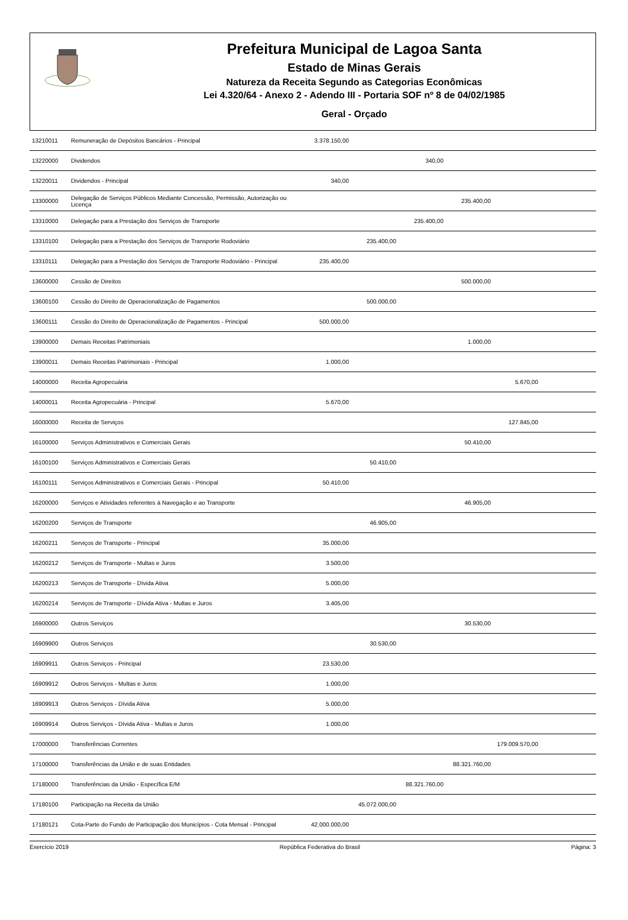Prefeitura Municipal de Lagoa Santa
Estado de Minas Gerais
Natureza da Receita Segundo as Categorias Econômicas
Lei 4.320/64 - Anexo 2 - Adendo III - Portaria SOF nº 8 de 04/02/1985
Geral - Orçado
| 13210011 | Remuneração de Depósitos Bancários - Principal | 3.378.150,00 | | | | | |
| 13220000 | Dividendos | | | 340,00 | | | |
| 13220011 | Dividendos - Principal | 340,00 | | | | | |
| 13300000 | Delegação de Serviços Públicos Mediante Concessão, Permissão, Autorização ou Licença | | | | 235.400,00 | | |
| 13310000 | Delegação para a Prestação dos Serviços de Transporte | | | 235.400,00 | | | |
| 13310100 | Delegação para a Prestação dos Serviços de Transporte Rodoviário | | 235.400,00 | | | | |
| 13310111 | Delegação para a Prestação dos Serviços de Transporte Rodoviário - Principal | 235.400,00 | | | | | |
| 13600000 | Cessão de Direitos | | | | 500.000,00 | | |
| 13600100 | Cessão do Direito de Operacionalização de Pagamentos | | 500.000,00 | | | | |
| 13600111 | Cessão do Direito de Operacionalização de Pagamentos - Principal | 500.000,00 | | | | | |
| 13900000 | Demais Receitas Patrimoniais | | | | 1.000,00 | | |
| 13900011 | Demais Receitas Patrimoniais - Principal | 1.000,00 | | | | | |
| 14000000 | Receita Agropecuária | | | | | 5.670,00 | |
| 14000011 | Receita Agropecuária - Principal | 5.670,00 | | | | | |
| 16000000 | Receita de Serviços | | | | | 127.845,00 | |
| 16100000 | Serviços Administrativos e Comerciais Gerais | | | | 50.410,00 | | |
| 16100100 | Serviços Administrativos e Comerciais Gerais | | 50.410,00 | | | | |
| 16100111 | Serviços Administrativos e Comerciais Gerais - Principal | 50.410,00 | | | | | |
| 16200000 | Serviços e Atividades referentes à Navegação e ao Transporte | | | | 46.905,00 | | |
| 16200200 | Serviços de Transporte | | 46.905,00 | | | | |
| 16200211 | Serviços de Transporte - Principal | 35.000,00 | | | | | |
| 16200212 | Serviços de Transporte - Multas e Juros | 3.500,00 | | | | | |
| 16200213 | Serviços de Transporte - Dívida Ativa | 5.000,00 | | | | | |
| 16200214 | Serviços de Transporte - Dívida Ativa - Multas e Juros | 3.405,00 | | | | | |
| 16900000 | Outros Serviços | | | | 30.530,00 | | |
| 16909900 | Outros Serviços | | 30.530,00 | | | | |
| 16909911 | Outros Serviços - Principal | 23.530,00 | | | | | |
| 16909912 | Outros Serviços - Multas e Juros | 1.000,00 | | | | | |
| 16909913 | Outros Serviços - Dívida Ativa | 5.000,00 | | | | | |
| 16909914 | Outros Serviços - Dívida Ativa - Multas e Juros | 1.000,00 | | | | | |
| 17000000 | Transferências Correntes | | | | | 179.009.570,00 | |
| 17100000 | Transferências da União e de suas Entidades | | | | 88.321.760,00 | | |
| 17180000 | Transferências da União - Específica E/M | | | 88.321.760,00 | | | |
| 17180100 | Participação na Receita da União | | 45.072.000,00 | | | | |
| 17180121 | Cota-Parte do Fundo de Participação dos Municípios - Cota Mensal - Principal | 42.000.000,00 | | | | | |
Exercício 2019 República Federativa do Brasil Página: 3